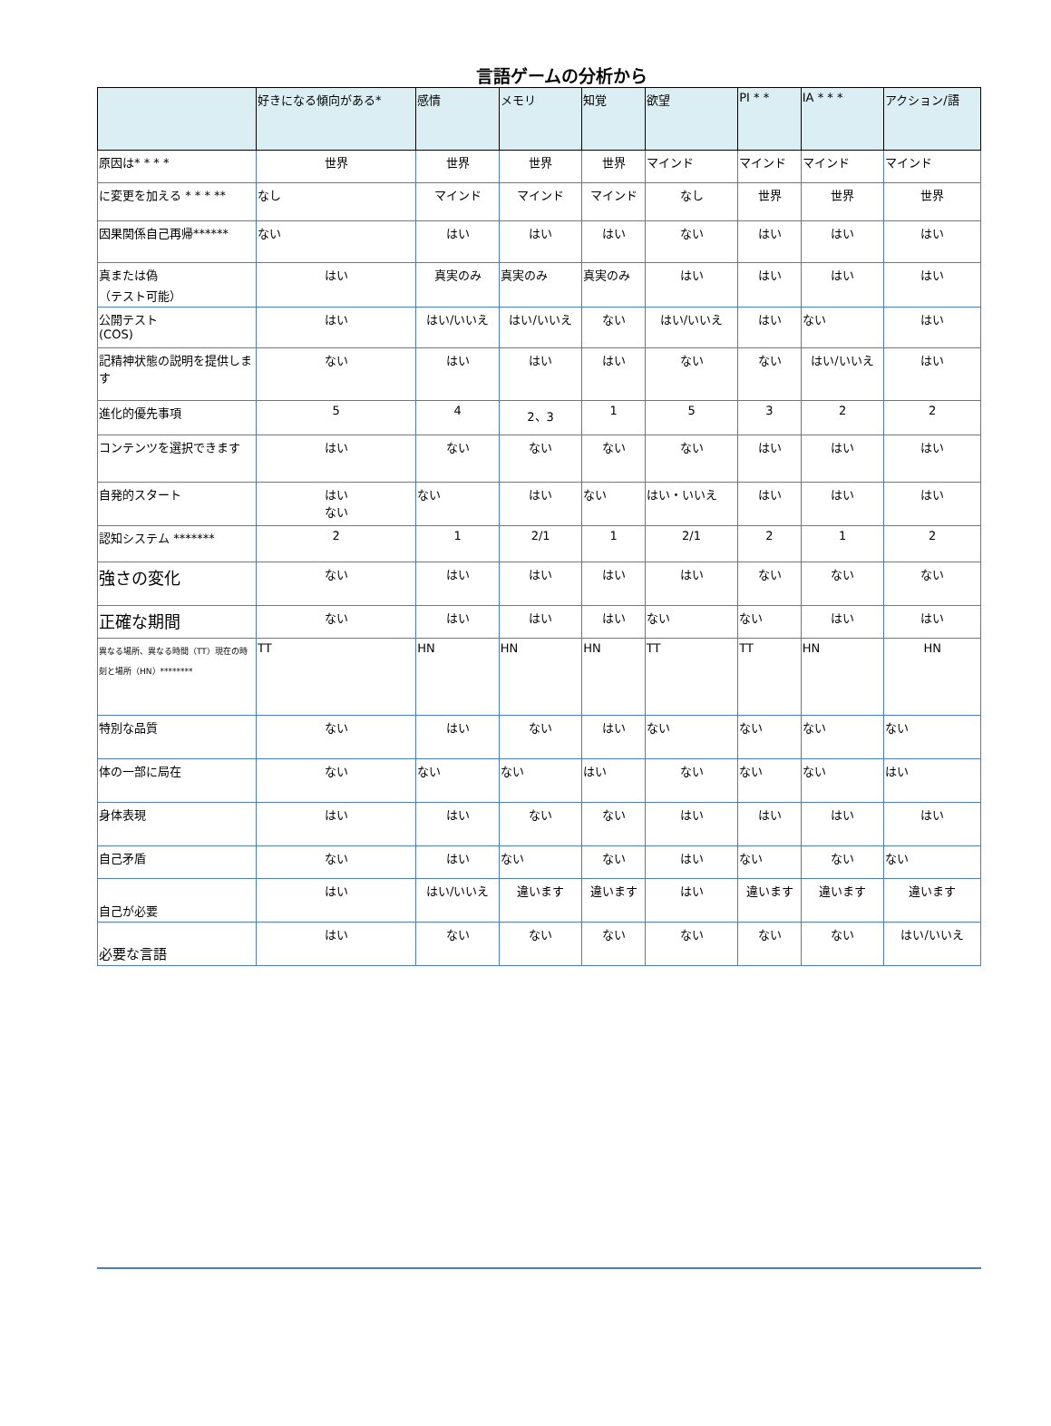言語ゲームの分析から
| | 好きになる傾向がある* | 感情 | メモリ | 知覚 | 欲望 | PI * * | IA * * * | アクション/語 |
| --- | --- | --- | --- | --- | --- | --- | --- | --- |
| 原因は* * * * | 世界 | 世界 | 世界 | 世界 | マインド | マインド | マインド | マインド |
| に変更を加える * * * ** | なし | マインド | マインド | マインド | なし | 世界 | 世界 | 世界 |
| 因果関係自己再帰****** | ない | はい | はい | はい | ない | はい | はい | はい |
| 真または偽 （テスト可能） | はい | 真実のみ | 真実のみ | 真実のみ | はい | はい | はい | はい |
| 公開テスト (COS) | はい | はい/いいえ | はい/いいえ | ない | はい/いいえ | はい | ない | はい |
| 記精神状態の説明を提供します | ない | はい | はい | はい | ない | ない | はい/いいえ | はい |
| 進化的優先事項 | 5 | 4 | 2、3 | 1 | 5 | 3 | 2 | 2 |
| コンテンツを選択できます | はい | ない | ない | ない | ない | はい | はい | はい |
| 自発的スタート | はい ない | ない | はい | ない | はい・いいえ | はい | はい | はい |
| 認知システム ******* | 2 | 1 | 2/1 | 1 | 2/1 | 2 | 1 | 2 |
| 強さの変化 | ない | はい | はい | はい | はい | ない | ない | ない |
| 正確な期間 | ない | はい | はい | はい | ない | ない | はい | はい |
| 異なる場所、異なる時間（TT）現在の時刻と場所（HN）******** | TT | HN | HN | HN | TT | TT | HN | HN |
| 特別な品質 | ない | はい | ない | はい | ない | ない | ない | ない |
| 体の一部に局在 | ない | ない | ない | はい | ない | ない | ない | はい |
| 身体表現 | はい | はい | ない | ない | はい | はい | はい | はい |
| 自己矛盾 | ない | はい | ない | ない | はい | ない | ない | ない |
| 自己が必要 | はい | はい/いいえ | 違います | 違います | はい | 違います | 違います | 違います |
| 必要な言語 | はい | ない | ない | ない | ない | ない | ない | はい/いいえ |